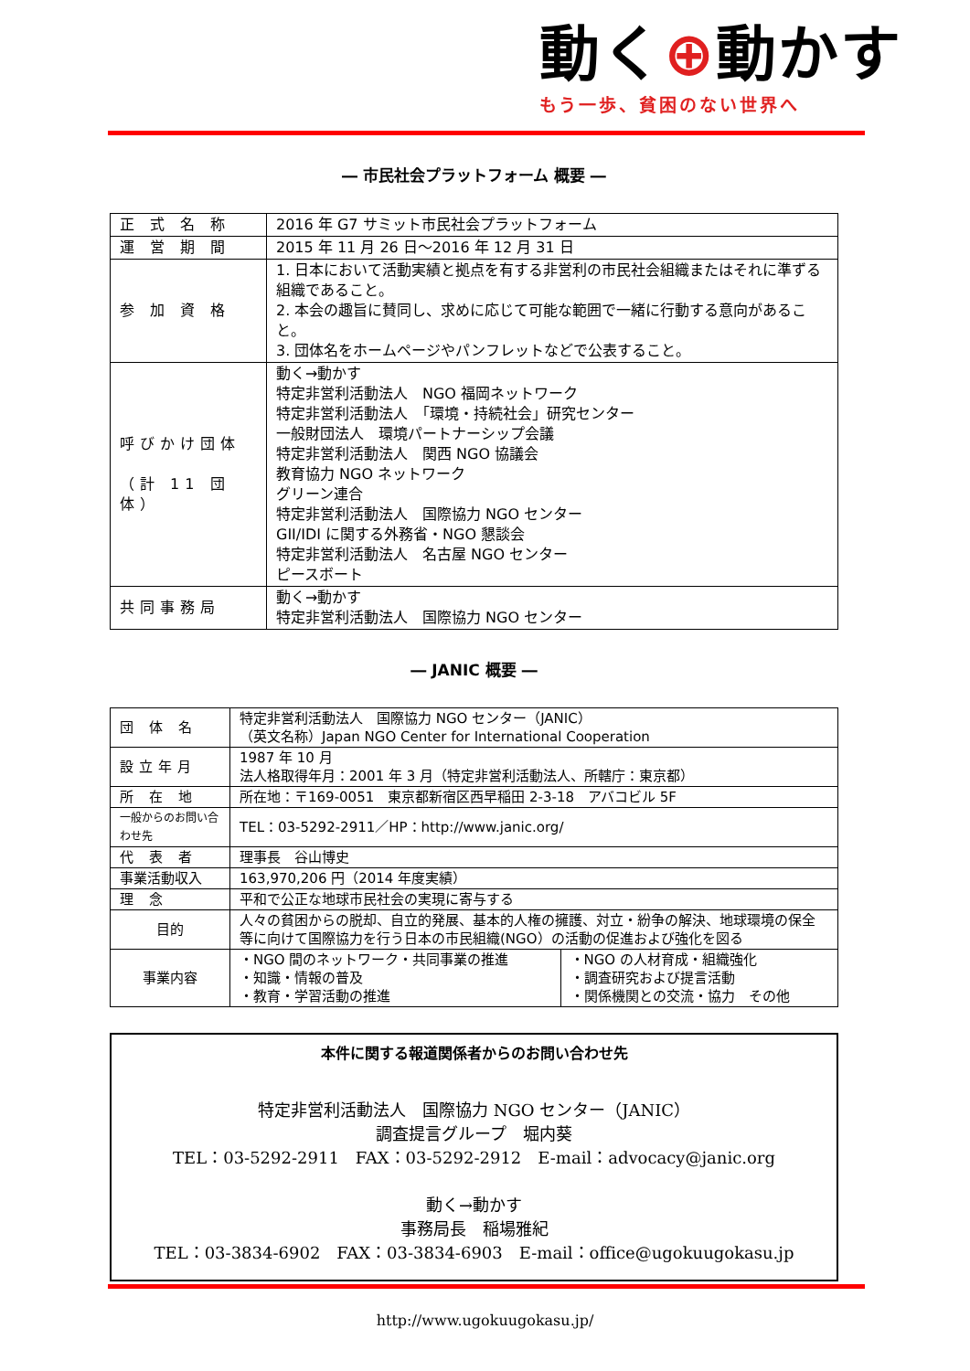動く⊕動かす
もう一歩、貧困のない世界へ
― 市民社会プラットフォーム 概要 ―
| 正 式 名 称 | 2016 年 G7 サミット市民社会プラットフォーム |
| 運 営 期 間 | 2015 年 11 月 26 日～2016 年 12 月 31 日 |
| 参 加 資 格 | 1. 日本において活動実績と拠点を有する非営利の市民社会組織またはそれに準ずる組織であること。 2. 本会の趣旨に賛同し、求めに応じて可能な範囲で一緒に行動する意向があること。 3. 団体名をホームページやパンフレットなどで公表すること。 |
| 呼びかけ団体 （計 11 団体） | 動く→動かす 特定非営利活動法人 NGO 福岡ネットワーク 特定非営利活動法人 「環境・持続社会」研究センター 一般財団法人 環境パートナーシップ会議 特定非営利活動法人 関西 NGO 協議会 教育協力 NGO ネットワーク グリーン連合 特定非営利活動法人 国際協力 NGO センター GII/IDI に関する外務省・NGO 懇談会 特定非営利活動法人 名古屋 NGO センター ピースボート |
| 共同事務局 | 動く→動かす 特定非営利活動法人 国際協力 NGO センター |
― JANIC 概要 ―
| 団 体 名 | 特定非営利活動法人 国際協力 NGO センター（JANIC） （英文名称）Japan NGO Center for International Cooperation | |
| 設立年月 | 1987 年 10 月 法人格取得年月：2001 年 3 月（特定非営利活動法人、所轄庁：東京都） | |
| 所 在 地 | 所在地：〒169-0051 東京都新宿区西早稲田 2-3-18 アバコビル 5F | |
| 一般からのお問い合わせ先 | TEL：03-5292-2911／HP：http://www.janic.org/ | |
| 代 表 者 | 理事長 谷山博史 | |
| 事業活動収入 | 163,970,206 円（2014 年度実績） | |
| 理 念 | 平和で公正な地球市民社会の実現に寄与する | |
| 目的 | 人々の貧困からの脱却、自立的発展、基本的人権の擁護、対立・紛争の解決、地球環境の保全等に向けて国際協力を行う日本の市民組織(NGO）の活動の促進および強化を図る | |
| 事業内容 | ・NGO 間のネットワーク・共同事業の推進 ・知識・情報の普及 ・教育・学習活動の推進 | ・NGO の人材育成・組織強化 ・調査研究および提言活動 ・関係機関との交流・協力 その他 |
本件に関する報道関係者からのお問い合わせ先
特定非営利活動法人　国際協力 NGO センター（JANIC）
調査提言グループ　堀内葵
TEL：03-5292-2911　FAX：03-5292-2912　E-mail：advocacy@janic.org
動く→動かす
事務局長　稲場雅紀
TEL：03-3834-6902　FAX：03-3834-6903　E-mail：office@ugokuugokasu.jp
http://www.ugokuugokasu.jp/